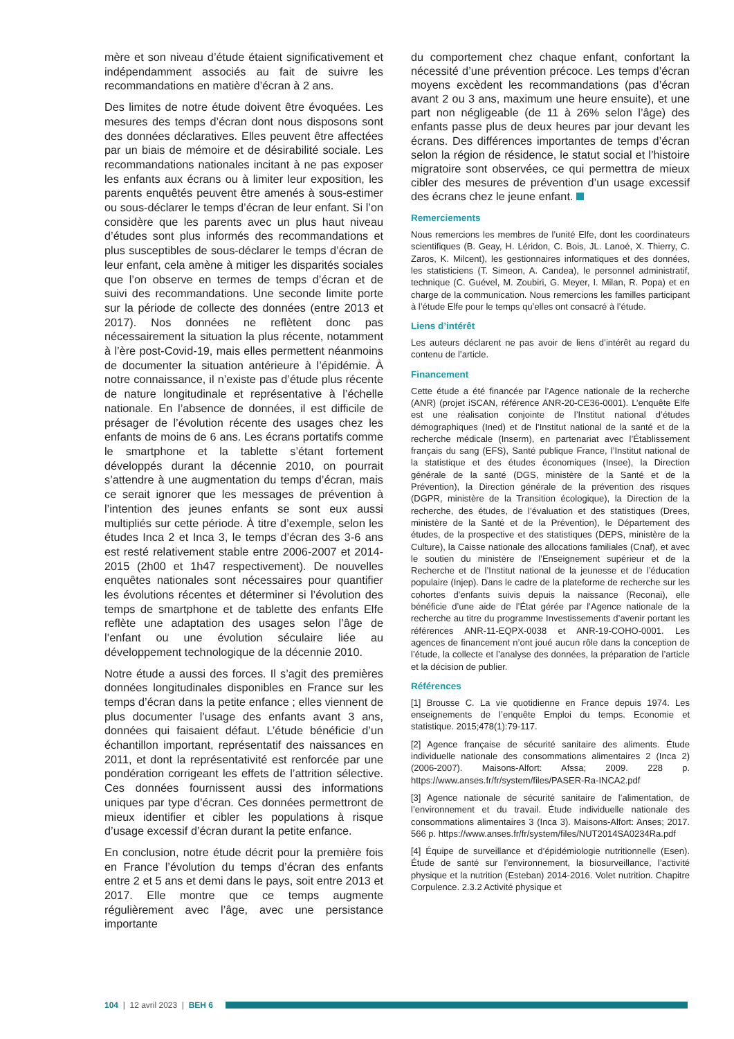mère et son niveau d’étude étaient significativement et indépendamment associés au fait de suivre les recommandations en matière d’écran à 2 ans.
Des limites de notre étude doivent être évoquées. Les mesures des temps d’écran dont nous disposons sont des données déclaratives. Elles peuvent être affectées par un biais de mémoire et de désirabilité sociale. Les recommandations nationales incitant à ne pas exposer les enfants aux écrans ou à limiter leur exposition, les parents enquêtés peuvent être amenés à sous-estimer ou sous-déclarer le temps d’écran de leur enfant. Si l’on considère que les parents avec un plus haut niveau d’études sont plus informés des recommandations et plus susceptibles de sous-déclarer le temps d’écran de leur enfant, cela amène à mitiger les disparités sociales que l’on observe en termes de temps d’écran et de suivi des recommandations. Une seconde limite porte sur la période de collecte des données (entre 2013 et 2017). Nos données ne reflètent donc pas nécessairement la situation la plus récente, notamment à l’ère post-Covid-19, mais elles permettent néanmoins de documenter la situation antérieure à l’épidémie. À notre connaissance, il n’existe pas d’étude plus récente de nature longitudinale et représentative à l’échelle nationale. En l’absence de données, il est difficile de présager de l’évolution récente des usages chez les enfants de moins de 6 ans. Les écrans portatifs comme le smartphone et la tablette s’étant fortement développés durant la décennie 2010, on pourrait s’attendre à une augmentation du temps d’écran, mais ce serait ignorer que les messages de prévention à l’intention des jeunes enfants se sont eux aussi multipliés sur cette période. À titre d’exemple, selon les études Inca 2 et Inca 3, le temps d’écran des 3-6 ans est resté relativement stable entre 2006-2007 et 2014-2015 (2h00 et 1h47 respectivement). De nouvelles enquêtes nationales sont nécessaires pour quantifier les évolutions récentes et déterminer si l’évolution des temps de smartphone et de tablette des enfants Elfe reflète une adaptation des usages selon l’âge de l’enfant ou une évolution séculaire liée au développement technologique de la décennie 2010.
Notre étude a aussi des forces. Il s’agit des premières données longitudinales disponibles en France sur les temps d’écran dans la petite enfance ; elles viennent de plus documenter l’usage des enfants avant 3 ans, données qui faisaient défaut. L’étude bénéficie d’un échantillon important, représentatif des naissances en 2011, et dont la représentativité est renforcée par une pondération corrigeant les effets de l’attrition sélective. Ces données fournissent aussi des informations uniques par type d’écran. Ces données permettront de mieux identifier et cibler les populations à risque d’usage excessif d’écran durant la petite enfance.
En conclusion, notre étude décrit pour la première fois en France l’évolution du temps d’écran des enfants entre 2 et 5 ans et demi dans le pays, soit entre 2013 et 2017. Elle montre que ce temps augmente régulièrement avec l’âge, avec une persistance importante
du comportement chez chaque enfant, confortant la nécessité d’une prévention précoce. Les temps d’écran moyens excèdent les recommandations (pas d’écran avant 2 ou 3 ans, maximum une heure ensuite), et une part non négligeable (de 11 à 26% selon l’âge) des enfants passe plus de deux heures par jour devant les écrans. Des différences importantes de temps d’écran selon la région de résidence, le statut social et l’histoire migratoire sont observées, ce qui permettra de mieux cibler des mesures de prévention d’un usage excessif des écrans chez le jeune enfant.
Remerciements
Nous remercions les membres de l’unité Elfe, dont les coordinateurs scientifiques (B. Geay, H. Léridon, C. Bois, JL. Lanoé, X. Thierry, C. Zaros, K. Milcent), les gestionnaires informatiques et des données, les statisticiens (T. Simeon, A. Candea), le personnel administratif, technique (C. Guével, M. Zoubiri, G. Meyer, I. Milan, R. Popa) et en charge de la communication. Nous remercions les familles participant à l’étude Elfe pour le temps qu’elles ont consacré à l’étude.
Liens d’intérêt
Les auteurs déclarent ne pas avoir de liens d’intérêt au regard du contenu de l’article.
Financement
Cette étude a été financée par l’Agence nationale de la recherche (ANR) (projet iSCAN, référence ANR-20-CE36-0001). L’enquête Elfe est une réalisation conjointe de l’Institut national d’études démographiques (Ined) et de l’Institut national de la santé et de la recherche médicale (Inserm), en partenariat avec l’Établissement français du sang (EFS), Santé publique France, l’Institut national de la statistique et des études économiques (Insee), la Direction générale de la santé (DGS, ministère de la Santé et de la Prévention), la Direction générale de la prévention des risques (DGPR, ministère de la Transition écologique), la Direction de la recherche, des études, de l’évaluation et des statistiques (Drees, ministère de la Santé et de la Prévention), le Département des études, de la prospective et des statistiques (DEPS, ministère de la Culture), la Caisse nationale des allocations familiales (Cnaf), et avec le soutien du ministère de l’Enseignement supérieur et de la Recherche et de l’Institut national de la jeunesse et de l’éducation populaire (Injep). Dans le cadre de la plateforme de recherche sur les cohortes d’enfants suivis depuis la naissance (Reconai), elle bénéficie d’une aide de l’État gérée par l’Agence nationale de la recherche au titre du programme Investissements d’avenir portant les références ANR-11-EQPX-0038 et ANR-19-COHO-0001. Les agences de financement n’ont joué aucun rôle dans la conception de l’étude, la collecte et l’analyse des données, la préparation de l’article et la décision de publier.
Références
[1] Brousse C. La vie quotidienne en France depuis 1974. Les enseignements de l’enquête Emploi du temps. Economie et statistique. 2015;478(1):79-117.
[2] Agence française de sécurité sanitaire des aliments. Étude individuelle nationale des consommations alimentaires 2 (Inca 2) (2006-2007). Maisons-Alfort: Afssa; 2009. 228 p. https://www.anses.fr/fr/system/files/PASER-Ra-INCA2.pdf
[3] Agence nationale de sécurité sanitaire de l’alimentation, de l’environnement et du travail. Étude individuelle nationale des consommations alimentaires 3 (Inca 3). Maisons-Alfort: Anses; 2017. 566 p. https://www.anses.fr/fr/system/files/NUT2014SA0234Ra.pdf
[4] Équipe de surveillance et d’épidémiologie nutritionnelle (Esen). Étude de santé sur l’environnement, la biosurveillance, l’activité physique et la nutrition (Esteban) 2014-2016. Volet nutrition. Chapitre Corpulence. 2.3.2 Activité physique et
104 | 12 avril 2023 | BEH 6